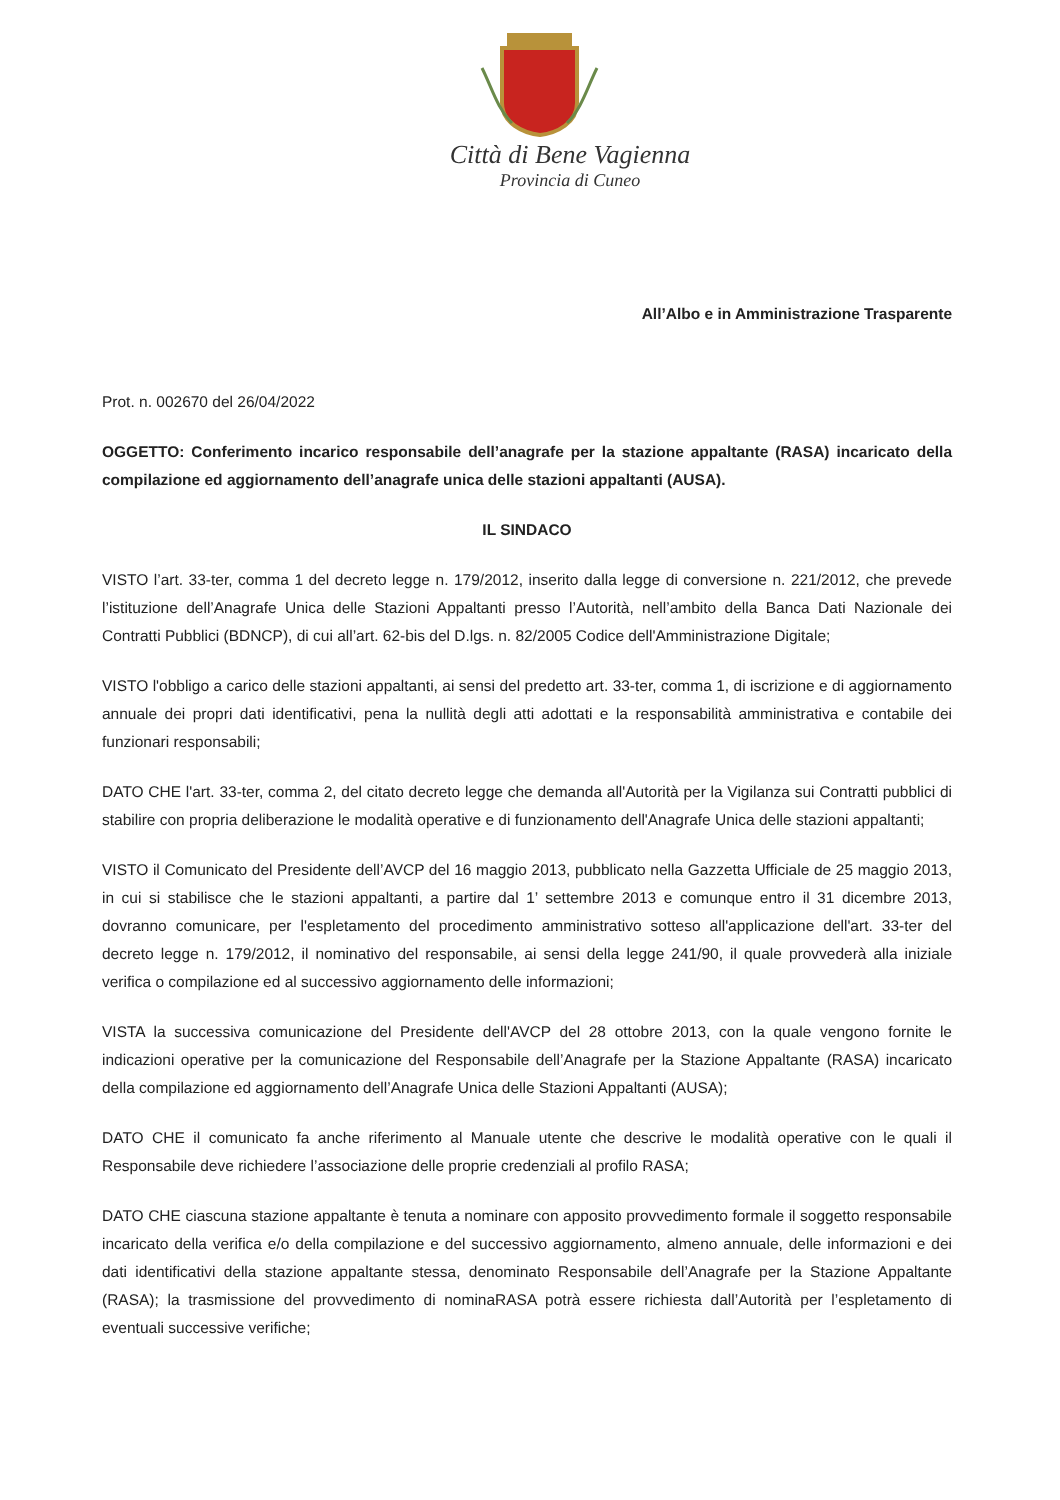Città di Bene Vagienna
Provincia di Cuneo
All’Albo e in Amministrazione Trasparente
Prot. n. 002670 del 26/04/2022
OGGETTO: Conferimento incarico responsabile dell’anagrafe per la stazione appaltante (RASA) incaricato della compilazione ed aggiornamento dell’anagrafe unica delle stazioni appaltanti (AUSA).
IL SINDACO
VISTO l’art. 33-ter, comma 1 del decreto legge n. 179/2012, inserito dalla legge di conversione n. 221/2012, che prevede l’istituzione dell’Anagrafe Unica delle Stazioni Appaltanti presso l’Autorità, nell’ambito della Banca Dati Nazionale dei Contratti Pubblici (BDNCP), di cui all’art. 62-bis del D.lgs. n. 82/2005 Codice dell'Amministrazione Digitale;
VISTO l'obbligo a carico delle stazioni appaltanti, ai sensi del predetto art. 33-ter, comma 1, di iscrizione e di aggiornamento annuale dei propri dati identificativi, pena la nullità degli atti adottati e la responsabilità amministrativa e contabile dei funzionari responsabili;
DATO CHE l'art. 33-ter, comma 2, del citato decreto legge che demanda all'Autorità per la Vigilanza sui Contratti pubblici di stabilire con propria deliberazione le modalità operative e di funzionamento dell'Anagrafe Unica delle stazioni appaltanti;
VISTO il Comunicato del Presidente dell’AVCP del 16 maggio 2013, pubblicato nella Gazzetta Ufficiale de 25 maggio 2013, in cui si stabilisce che le stazioni appaltanti, a partire dal 1’ settembre 2013 e comunque entro il 31 dicembre 2013, dovranno comunicare, per l'espletamento del procedimento amministrativo sotteso all'applicazione dell'art. 33-ter del decreto legge n. 179/2012, il nominativo del responsabile, ai sensi della legge 241/90, il quale provvederà alla iniziale verifica o compilazione ed al successivo aggiornamento delle informazioni;
VISTA la successiva comunicazione del Presidente dell'AVCP del 28 ottobre 2013, con la quale vengono fornite le indicazioni operative per la comunicazione del Responsabile dell’Anagrafe per la Stazione Appaltante (RASA) incaricato della compilazione ed aggiornamento dell’Anagrafe Unica delle Stazioni Appaltanti (AUSA);
DATO CHE il comunicato fa anche riferimento al Manuale utente che descrive le modalità operative con le quali il Responsabile deve richiedere l’associazione delle proprie credenziali al profilo RASA;
DATO CHE ciascuna stazione appaltante è tenuta a nominare con apposito provvedimento formale il soggetto responsabile incaricato della verifica e/o della compilazione e del successivo aggiornamento, almeno annuale, delle informazioni e dei dati identificativi della stazione appaltante stessa, denominato Responsabile dell’Anagrafe per la Stazione Appaltante (RASA); la trasmissione del provvedimento di nominaRASA potrà essere richiesta dall’Autorità per l’espletamento di eventuali successive verifiche;